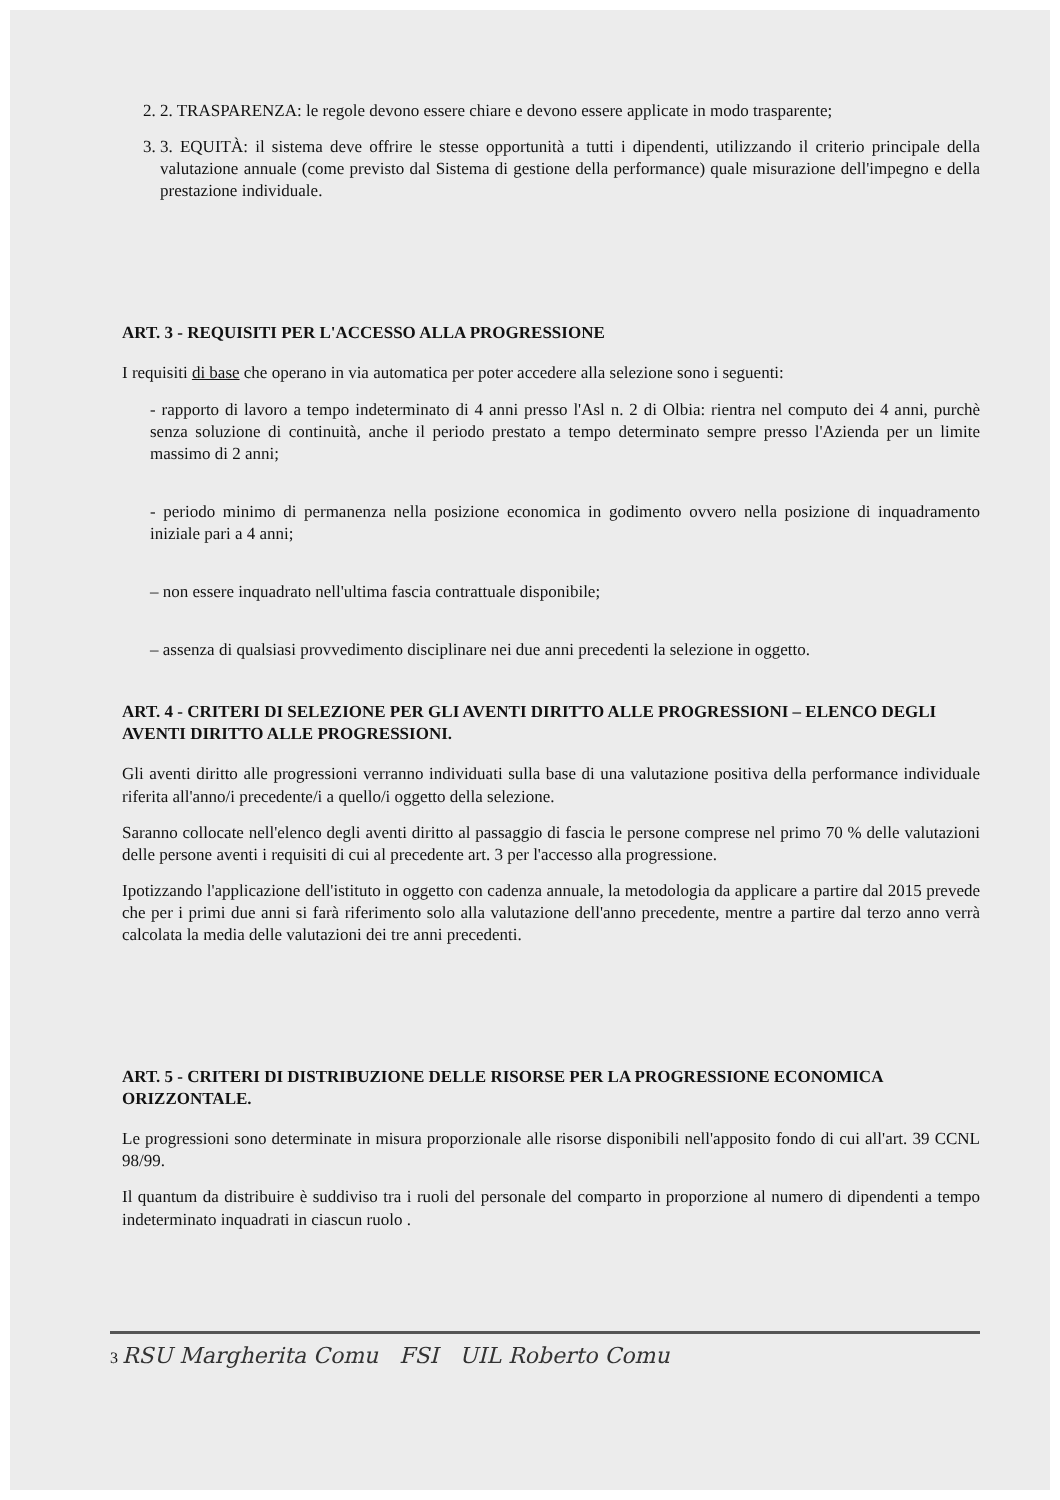2. 2. TRASPARENZA: le regole devono essere chiare e devono essere applicate in modo trasparente;
3. 3. EQUITÀ: il sistema deve offrire le stesse opportunità a tutti i dipendenti, utilizzando il criterio principale della valutazione annuale (come previsto dal Sistema di gestione della performance) quale misurazione dell'impegno e della prestazione individuale.
ART. 3 - REQUISITI PER L'ACCESSO ALLA PROGRESSIONE
I requisiti di base che operano in via automatica per poter accedere alla selezione sono i seguenti:
- rapporto di lavoro a tempo indeterminato di 4 anni presso l'Asl n. 2 di Olbia: rientra nel computo dei 4 anni, purchè senza soluzione di continuità, anche il periodo prestato a tempo determinato sempre presso l'Azienda per un limite massimo di 2 anni;
- periodo minimo di permanenza nella posizione economica in godimento ovvero nella posizione di inquadramento iniziale pari a 4 anni;
– non essere inquadrato nell'ultima fascia contrattuale disponibile;
– assenza di qualsiasi provvedimento disciplinare nei due anni precedenti la selezione in oggetto.
ART. 4 - CRITERI DI SELEZIONE PER GLI AVENTI DIRITTO ALLE PROGRESSIONI – ELENCO DEGLI AVENTI DIRITTO ALLE PROGRESSIONI.
Gli aventi diritto alle progressioni verranno individuati sulla base di una valutazione positiva della performance individuale riferita all'anno/i precedente/i a quello/i oggetto della selezione.
Saranno collocate nell'elenco degli aventi diritto al passaggio di fascia le persone comprese nel primo 70 % delle valutazioni delle persone aventi i requisiti di cui al precedente art. 3 per l'accesso alla progressione.
Ipotizzando l'applicazione dell'istituto in oggetto con cadenza annuale, la metodologia da applicare a partire dal 2015 prevede che per i primi due anni si farà riferimento solo alla valutazione dell'anno precedente, mentre a partire dal terzo anno verrà calcolata la media delle valutazioni dei tre anni precedenti.
ART. 5 - CRITERI DI DISTRIBUZIONE DELLE RISORSE PER LA PROGRESSIONE ECONOMICA ORIZZONTALE.
Le progressioni sono determinate in misura proporzionale alle risorse disponibili nell'apposito fondo di cui all'art. 39 CCNL 98/99.
Il quantum da distribuire è suddiviso tra i ruoli del personale del comparto in proporzione al numero di dipendenti a tempo indeterminato inquadrati in ciascun ruolo .
3 RSU Margherita Comu FSI UIL Roberto Comu